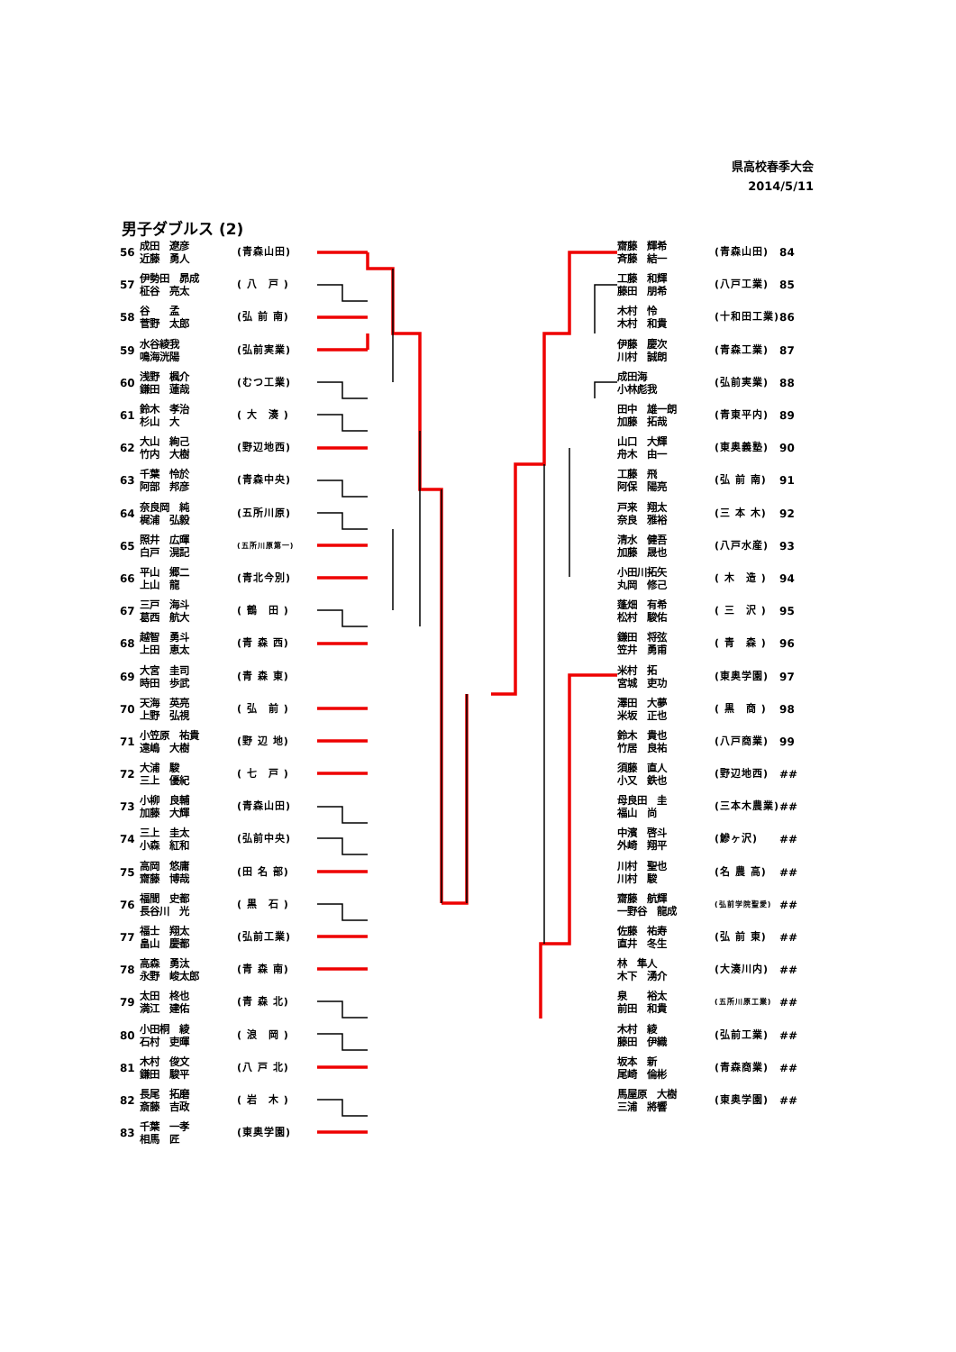県高校春季大会
2014/5/11
男子ダブルス (2)
| 56 | 成田 遼彦 近藤 勇人 | (青森山田) |
| 57 | 伊勢田 昴成 柾谷 亮太 | ( 八 戸 ) |
| 58 | 谷 孟 菅野 太郎 | (弘 前 南) |
| 59 | 水谷綾我 鳴海洸陽 | (弘前実業) |
| 60 | 浅野 楓介 鎌田 蓮哉 | (むつ工業) |
| 61 | 鈴木 孝治 杉山 大 | ( 大 湊 ) |
| 62 | 大山 絢己 竹内 大樹 | (野辺地西) |
| 63 | 千葉 怜於 阿部 邦彦 | (青森中央) |
| 64 | 奈良岡 純 梶浦 弘毅 | (五所川原) |
| 65 | 照井 広暉 白戸 滉記 | (五所川原第一) |
| 66 | 平山 郷二 上山 龍 | (青北今別) |
| 67 | 三戸 海斗 葛西 航大 | ( 鶴 田 ) |
| 68 | 越智 勇斗 上田 恵太 | (青 森 西) |
| 69 | 大宮 圭司 時田 歩武 | (青 森 東) |
| 70 | 天海 英亮 上野 弘視 | ( 弘 前 ) |
| 71 | 小笠原 祐貴 遠嶋 大樹 | (野 辺 地) |
| 72 | 大浦 駿 三上 優紀 | ( 七 戸 ) |
| 73 | 小柳 良輔 加藤 大輝 | (青森山田) |
| 74 | 三上 圭太 小森 紅和 | (弘前中央) |
| 75 | 高岡 悠庸 齋藤 博哉 | (田 名 部) |
| 76 | 福間 史都 長谷川 光 | ( 黒 石 ) |
| 77 | 福士 翔太 畠山 慶都 | (弘前工業) |
| 78 | 高森 勇汰 永野 峻太郎 | (青 森 南) |
| 79 | 太田 柊也 満江 建佑 | (青 森 北) |
| 80 | 小田桐 綾 石村 吏暉 | ( 浪 岡 ) |
| 81 | 木村 俊文 鎌田 駿平 | (八 戸 北) |
| 82 | 長尾 拓磨 斎藤 吉政 | ( 岩 木 ) |
| 83 | 千葉 一孝 相馬 匠 | (東奥学園) |
| 齋藤 輝希 斉藤 結一 | (青森山田) | 84 |
| 工藤 和輝 藤田 朋希 | (八戸工業) | 85 |
| 木村 怜 木村 和貴 | (十和田工業) | 86 |
| 伊藤 慶次 川村 誠朗 | (青森工業) | 87 |
| 成田海 小林彪我 | (弘前実業) | 88 |
| 田中 雄一朗 加藤 拓哉 | (青東平内) | 89 |
| 山口 大輝 舟木 由一 | (東奥義塾) | 90 |
| 工藤 飛 阿保 陽亮 | (弘 前 南) | 91 |
| 戸来 翔太 奈良 雅裕 | (三 本 木) | 92 |
| 清水 健吾 加藤 晟也 | (八戸水産) | 93 |
| 小田川拓矢 丸岡 修己 | ( 木 造 ) | 94 |
| 蓬畑 有希 松村 駿佑 | ( 三 沢 ) | 95 |
| 鎌田 将弦 笠井 勇甫 | ( 青 森 ) | 96 |
| 米村 拓 宮城 吏功 | (東奥学園) | 97 |
| 澤田 大夢 米坂 正也 | ( 黒 商 ) | 98 |
| 鈴木 貴也 竹居 良祐 | (八戸商業) | 99 |
| 須藤 直人 小又 鉄也 | (野辺地西) | ## |
| 母良田 圭 福山 尚 | (三本木農業) | ## |
| 中濱 啓斗 外崎 翔平 | (鰺ヶ沢) | ## |
| 川村 聖也 川村 駿 | (名 農 高) | ## |
| 齋藤 航輝 一野谷 龍成 | (弘前学院聖愛) | ## |
| 佐藤 祐寿 直井 冬生 | (弘 前 東) | ## |
| 林 隼人 木下 湧介 | (大湊川内) | ## |
| 泉 裕太 前田 和貴 | (五所川原工業) | ## |
| 木村 綾 藤田 伊織 | (弘前工業) | ## |
| 坂本 新 尾崎 倫彬 | (青森商業) | ## |
| 馬屋原 大樹 三浦 將響 | (東奥学園) | ## |